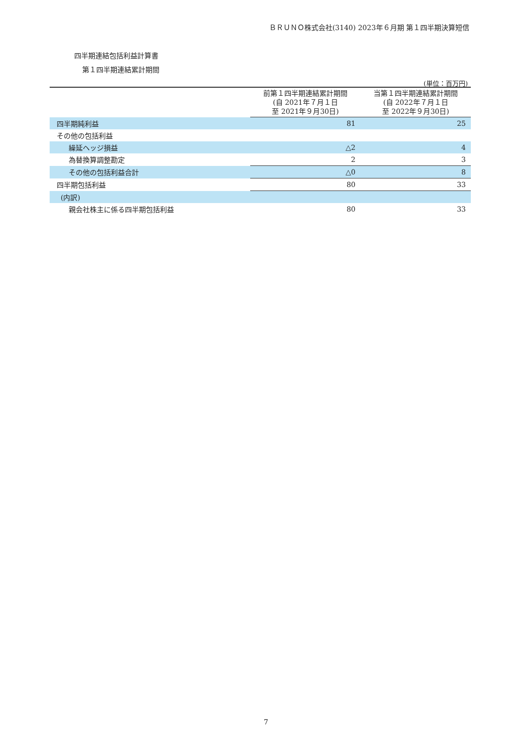ＢＲＵＮＯ株式会社(3140) 2023年６月期 第１四半期決算短信
四半期連結包括利益計算書
第１四半期連結累計期間
(単位：百万円)
| | 前第１四半期連結累計期間 (自 2021年７月１日 至 2021年９月30日) | 当第１四半期連結累計期間 (自 2022年７月１日 至 2022年９月30日) |
| --- | --- | --- |
| 四半期純利益 | 81 | 25 |
| その他の包括利益 | | |
| 繰延ヘッジ損益 | △2 | 4 |
| 為替換算調整勘定 | 2 | 3 |
| その他の包括利益合計 | △0 | 8 |
| 四半期包括利益 | 80 | 33 |
| (内訳) | | |
| 親会社株主に係る四半期包括利益 | 80 | 33 |
7